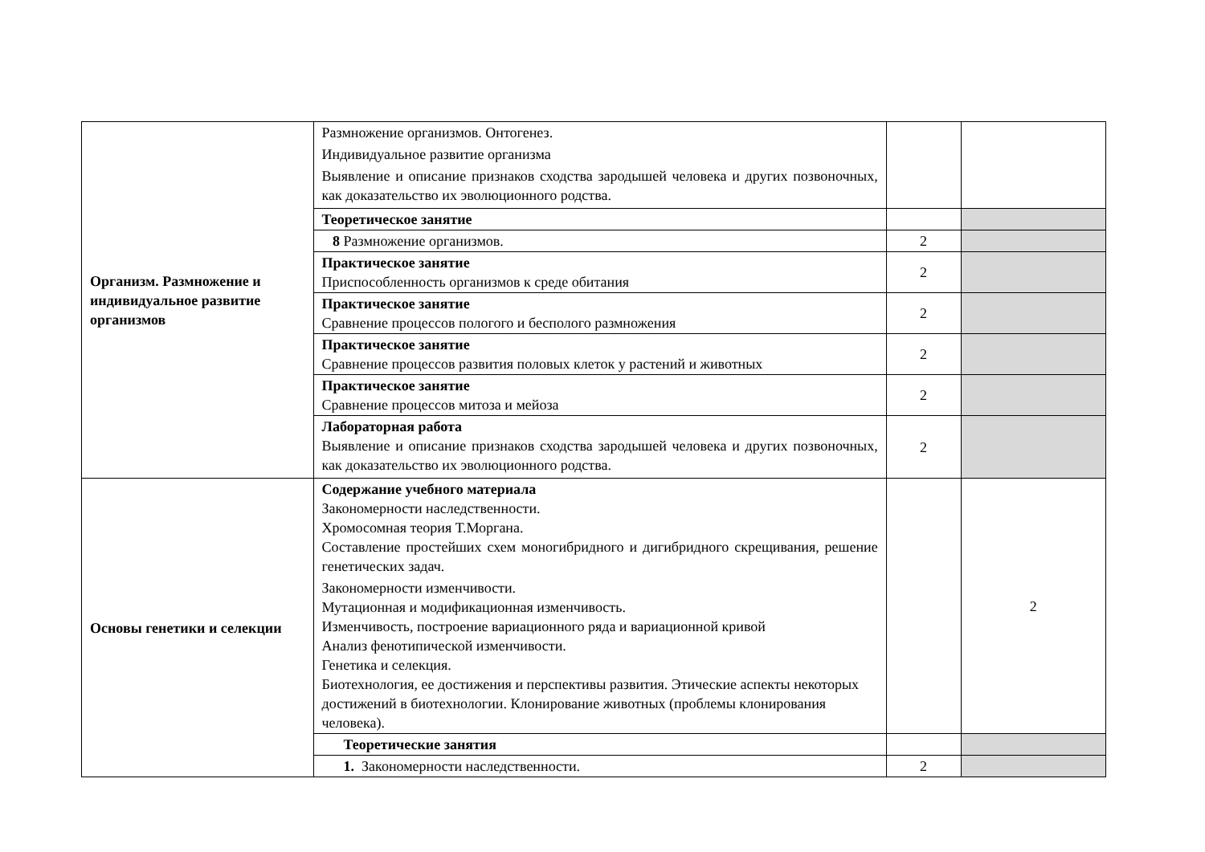| Организм. Размножение и индивидуальное развитие организмов | Размножение организмов. Онтогенез. Индивидуальное развитие организма Выявление и описание признаков сходства зародышей человека и других позвоночных, как доказательство их эволюционного родства. | | |
| | Теоретическое занятие | | |
| | 8 Размножение организмов. | 2 | |
| | Практическое занятие Приспособленность организмов к среде обитания | 2 | |
| | Практическое занятие Сравнение процессов пологого и бесполого размножения | 2 | |
| | Практическое занятие Сравнение процессов развития половых клеток у растений и животных | 2 | |
| | Практическое занятие Сравнение процессов митоза и мейоза | 2 | |
| | Лабораторная работа Выявление и описание признаков сходства зародышей человека и других позвоночных, как доказательство их эволюционного родства. | 2 | |
| Основы генетики и селекции | Содержание учебного материала Закономерности наследственности. Хромосомная теория Т.Моргана. Составление простейших схем моногибридного и дигибридного скрещивания, решение генетических задач. Закономерности изменчивости. Мутационная и модификационная изменчивость. Изменчивость, построение вариационного ряда и вариационной кривой Анализ фенотипической изменчивости. Генетика и селекция. Биотехнология, ее достижения и перспективы развития. Этические аспекты некоторых достижений в биотехнологии. Клонирование животных (проблемы клонирования человека). | | 2 |
| | Теоретические занятия | | |
| | 1. Закономерности наследственности. | 2 | |